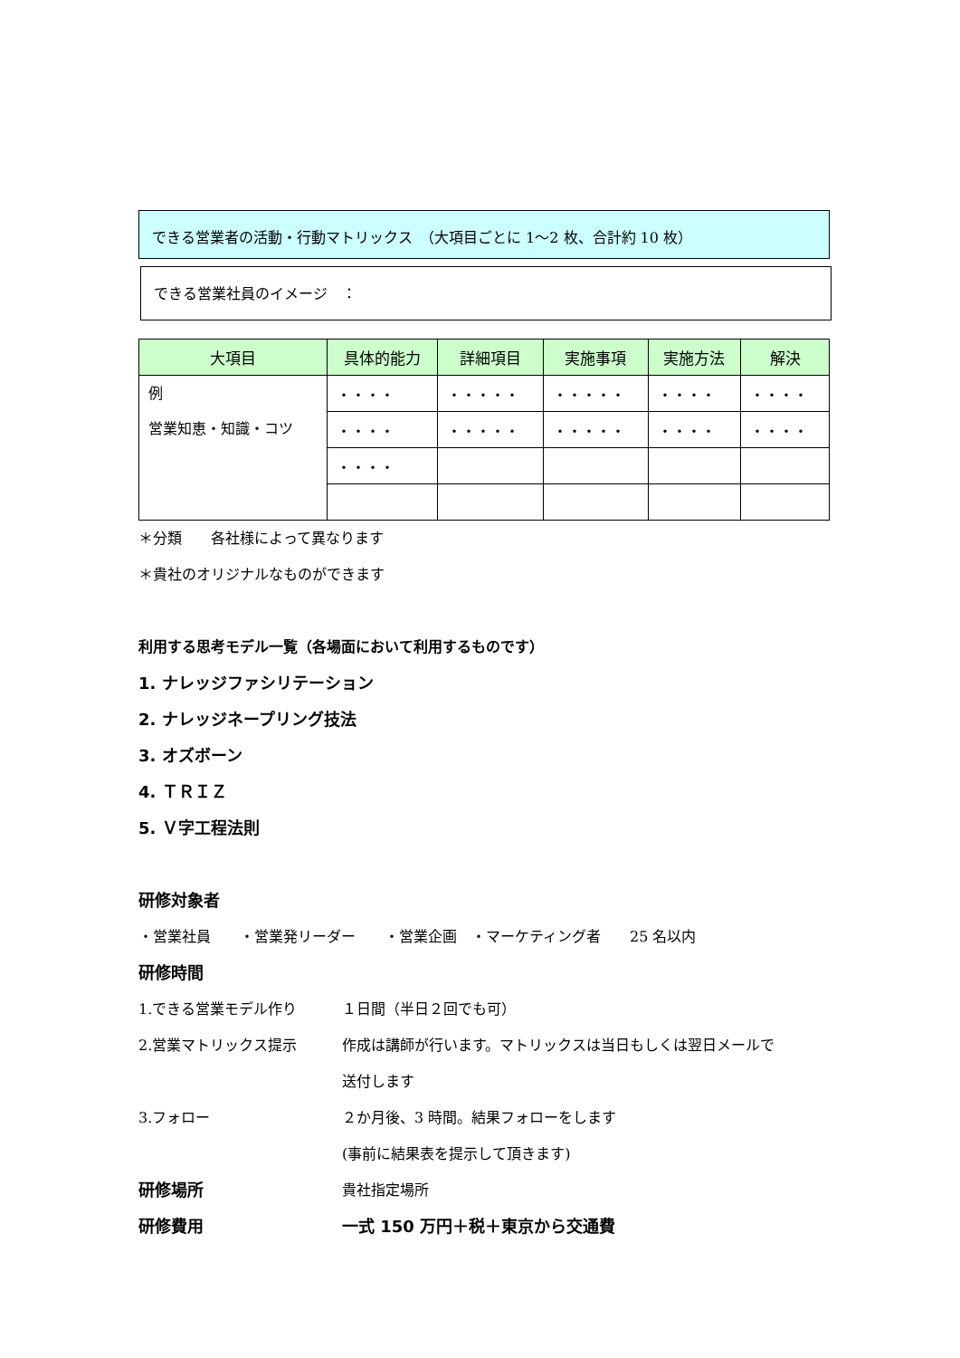できる営業者の活動・行動マトリックス　（大項目ごとに 1〜2 枚、合計約 10 枚）
できる営業社員のイメージ　：
| 大項目 | 具体的能力 | 詳細項目 | 実施事項 | 実施方法 | 解決 |
| --- | --- | --- | --- | --- | --- |
| 例 営業知恵・知識・コツ | ・・・・ | ・・・・・ | ・・・・・ | ・・・・ | ・・・・ |
| | ・・・・ | ・・・・・ | ・・・・・ | ・・・・ | ・・・・ |
| | ・・・・ | | | | |
＊分類　　各社様によって異なります
＊貴社のオリジナルなものができます
利用する思考モデル一覧（各場面において利用するものです）
1. ナレッジファシリテーション
2. ナレッジネープリング技法
3. オズボーン
4. ＴＲＩＺ
5. Ｖ字工程法則
研修対象者
・営業社員　　・営業発リーダー　　・営業企画　・マーケティング者　　25 名以内
研修時間
1.できる営業モデル作り １日間（半日２回でも可）
2.営業マトリックス提示 作成は講師が行います。マトリックスは当日もしくは翌日メールで
送付します
3.フォロー ２か月後、3 時間。結果フォローをします
(事前に結果表を提示して頂きます)
研修場所 貴社指定場所
研修費用 一式 150 万円＋税＋東京から交通費